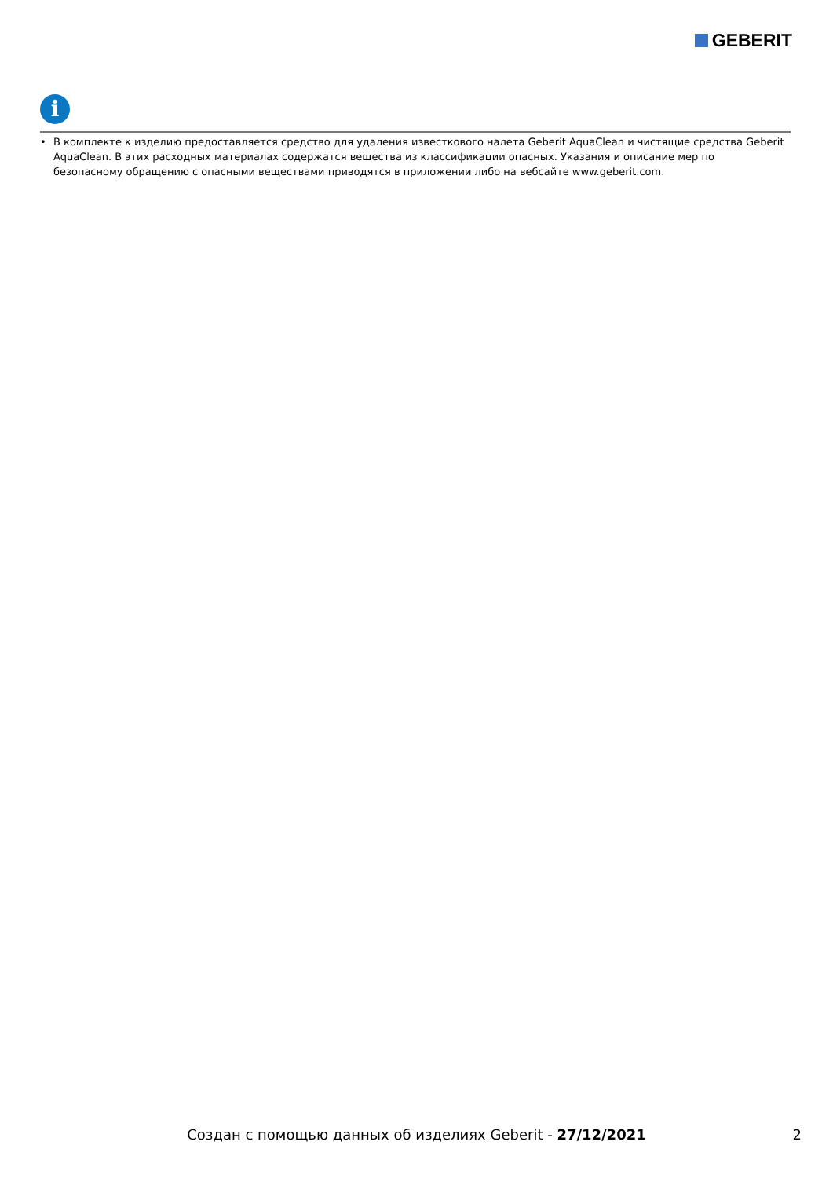GEBERIT
i
• В комплекте к изделию предоставляется средство для удаления известкового налета Geberit AquaClean и чистящие средства Geberit AquaClean. В этих расходных материалах содержатся вещества из классификации опасных. Указания и описание мер по безопасному обращению с опасными веществами приводятся в приложении либо на вебсайте www.geberit.com.
Создан с помощью данных об изделиях Geberit - 27/12/2021 2